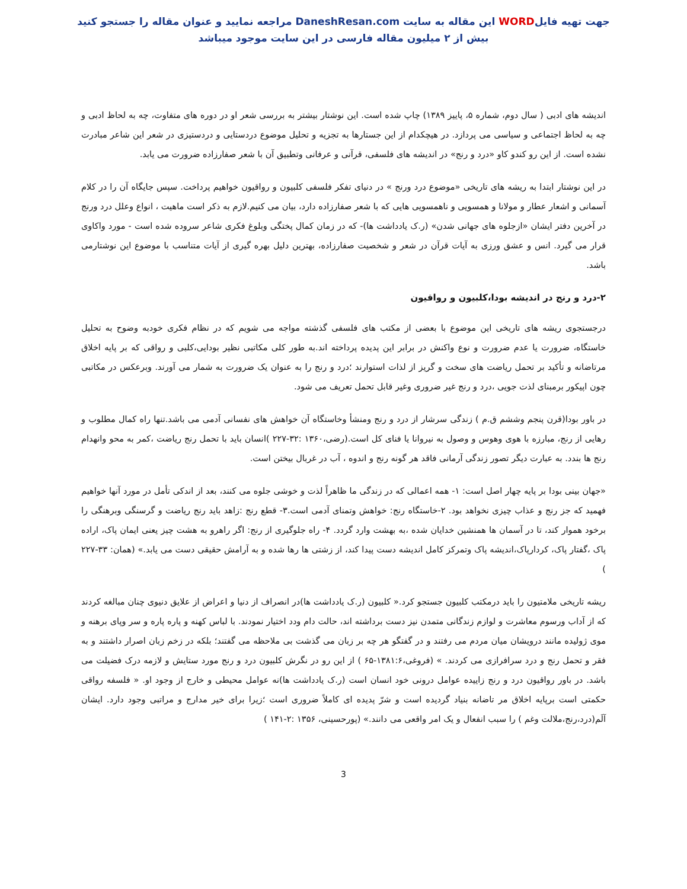جهت تهیه فایلWORD این مقاله به سایت DaneshResan.com مراجعه نمایید و عنوان مقاله را جستجو کنید
بیش از ۲ میلیون مقاله فارسی در این سایت موجود میباشد
اندیشه های ادبی ( سال دوم، شماره ۵، پاییز ۱۳۸۹) چاپ شده است. این نوشتار بیشتر به بررسی شعر او در دوره های متفاوت، چه به لحاظ ادبی و چه به لحاظ اجتماعی و سیاسی می پردازد. در هیچکدام از این جستارها به تجزیه و تحلیل موضوع دردستایی و دردستیزی در شعر این شاعر مبادرت نشده است. از این رو کندو کاو «درد و رنج» در اندیشه های فلسفی، قرآنی و عرفانی وتطبیق آن با شعر صفارزاده ضرورت می یابد.
در این نوشتار ابتدا به ریشه های تاریخی «موضوع درد ورنج » در دنیای تفکر فلسفی کلبیون و رواقیون خواهیم پرداخت. سپس جایگاه آن را در کلام آسمانی و اشعار عطار و مولانا و همسویی و ناهمسویی هایی که با شعر صفارزاده دارد، بیان می کنیم.لازم به ذکر است ماهیت ، انواع وعلل درد ورنج در آخرین دفتر ایشان «ازجلوه های جهانی شدن» (ر.ک یادداشت ها)- که در زمان کمال پختگی وبلوغ فکری شاعر سروده شده است - مورد واکاوی قرار می گیرد. انس و عشق ورزی به آیات قرآن در شعر و شخصیت صفارزاده، بهترین دلیل بهره گیری از آیات متناسب با موضوع این نوشتارمی باشد.
۲-درد و رنج در اندیشه بودا،کلبیون و رواقیون
درجستجوی ریشه های تاریخی این موضوع با بعضی از مکتب های فلسفی گذشته مواجه می شویم که در نظام فکری خودبه وضوح به تحلیل خاستگاه، ضرورت یا عدم ضرورت و نوع واکنش در برابر این پدیده پرداخته اند.به طور کلی مکاتبی نظیر بودایی،کلبی و رواقی که بر پایه اخلاق مرتاضانه و تأکید بر تحمل ریاضت های سخت و گریز از لذات استوارند ؛درد و رنج را به عنوان یک ضرورت به شمار می آورند. وبرعکس در مکاتبی چون اپیکور برمبنای لذت جویی ،درد و رنج غیر ضروری وغیر قابل تحمل تعریف می شود.
در باور بودا(قرن پنجم وششم ق.م ) زندگی سرشار از درد و رنج ومنشأ وخاستگاه آن خواهش های نفسانی آدمی می باشد.تنها راه کمال مطلوب و رهایی از رنج، مبارزه با هوی وهوس و وصول به نیروانا یا فنای کل است.(رضی،۱۳۶۰ :۳۲-۲۲۷ )انسان باید با تحمل رنج ریاضت ،کمر به محو وانهدام رنج ها بندد. به عبارت دیگر تصور زندگی آرمانی فاقد هر گونه رنج و اندوه ، آب در غربال بیختن است.
«جهان بینی بودا بر پایه چهار اصل است: ۱- همه اعمالی که در زندگی ما ظاهراً لذت و خوشی جلوه می کنند، بعد از اندکی تأمل در مورد آنها خواهیم فهمید که جز رنج و عذاب چیزی نخواهد بود. ۲-خاستگاه رنج: خواهش وتمنای آدمی است.۳- قطع رنج :زاهد باید رنج ریاضت و گرسنگی وبرهنگی را برخود هموار کند، تا در آسمان ها همنشین خدایان شده ،به بهشت وارد گردد. ۴- راه جلوگیری از رنج: اگر راهرو به هشت چیز یعنی ایمان پاک، اراده پاک ،گفتار پاک، کردارپاک،اندیشه پاک وتمرکز کامل اندیشه دست پیدا کند، از زشتی ها رها شده و به آرامش حقیقی دست می یابد.» (همان: ۳۳-۲۲۷ )
ریشه تاریخی ملامتیون را باید درمکتب کلبیون جستجو کرد.« کلبیون (ر.ک یادداشت ها)در انصراف از دنیا و اعراض از علایق دنیوی چنان مبالغه کردند که از آداب ورسوم معاشرت و لوازم زندگانی متمدن نیز دست برداشته اند، حالت دام ودد اختیار نمودند. با لباس کهنه و پاره پاره و سر وپای برهنه و موی ژولیده مانند درویشان میان مردم می رفتند و در گفتگو هر چه بر زبان می گذشت بی ملاحظه می گفتند؛ بلکه در زخم زبان اصرار داشتند و به فقر و تحمل رنج و درد سرافرازی می کردند. » (فروغی،۱۳۸۱:۶-۶۵ ) از این رو در نگرش کلبیون درد و رنج مورد ستایش و لازمه درک فضیلت می باشد. در باور رواقیون درد و رنج زاییده عوامل درونی خود انسان است (ر.ک یادداشت ها)نه عوامل محیطی و خارج از وجود او. « فلسفه رواقی حکمتی است برپایه اخلاق مر تاضانه بنیاد گردیده است و شرّ پدیده ای کاملاً ضروری است ؛زیرا برای خیر مدارج و مراتبی وجود دارد. ایشان آلَم(درد،رنج،ملالت وغم ) را سبب انفعال و یک امر واقعی می دانند.» (پورحسینی، ۱۳۵۶ :۲-۱۴۱ )
3